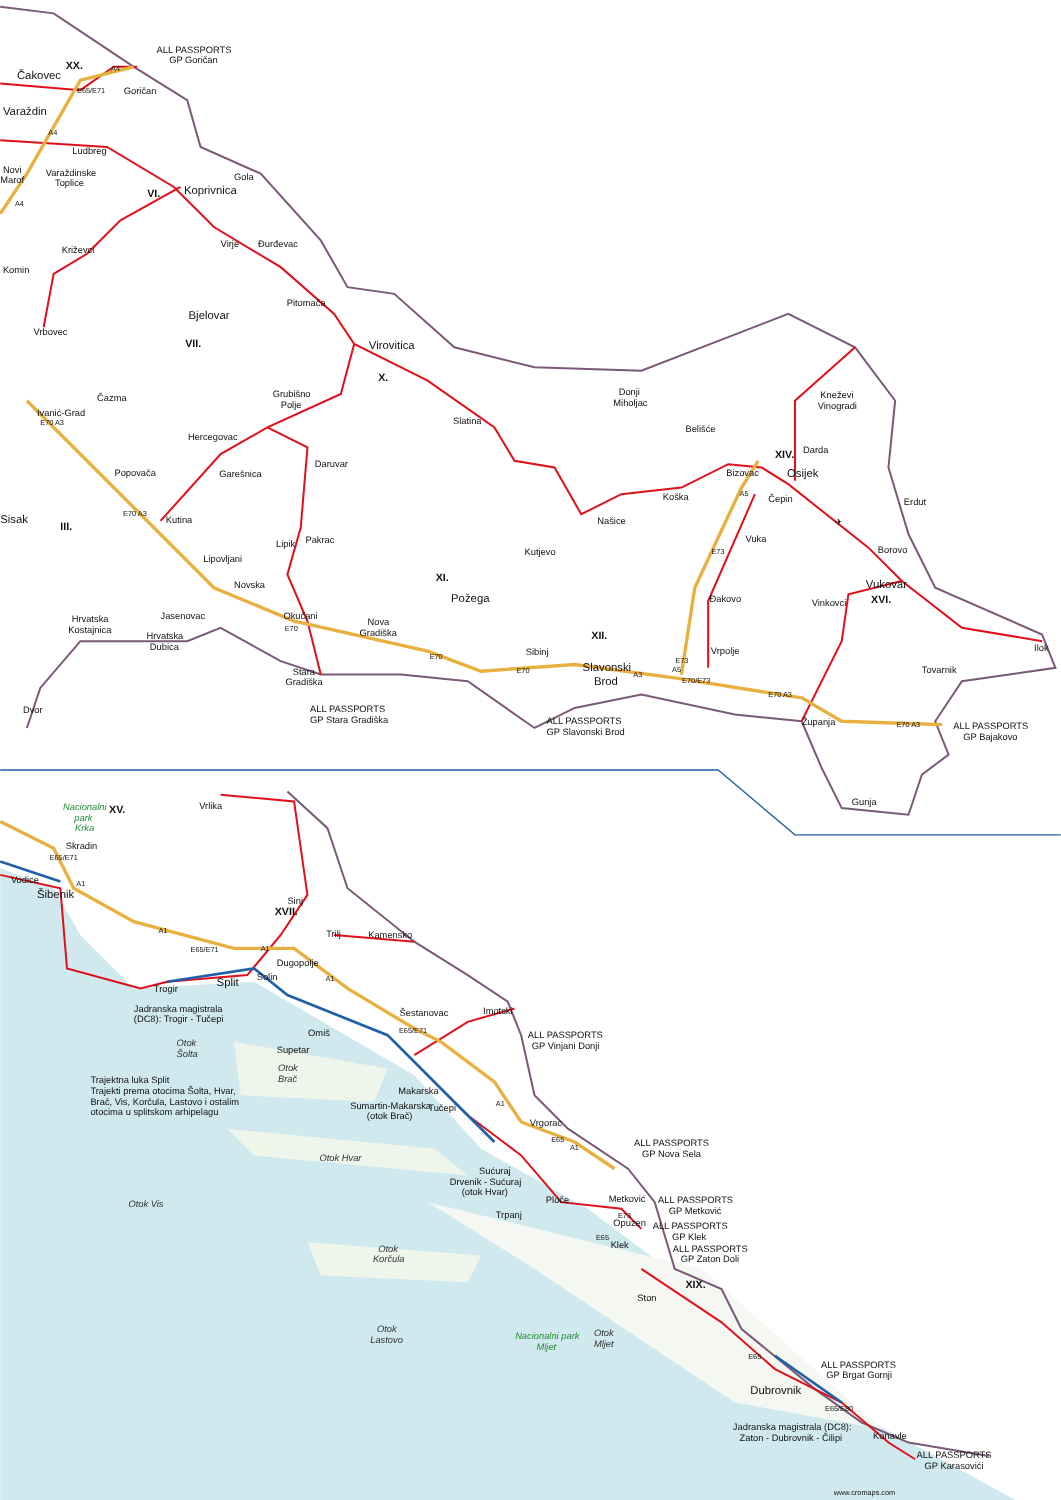ALL PASSPORTS
GP Goričan
XX.
Čakovec
A4
E65/E71
Goričan
Varaždin
A4
Ludbreg
Novi
Marof
Varaždinske
Toplice
Gola
A4
VI.
Koprivnica
Virje
Đurđevac
Križevci
Komin
Pitomača
Bjelovar
Vrbovec
VII.
Virovitica
X.
Donji
Miholjac
Kneževi
Vinogradi
Čazma
Grubišno
Polje
Ivanić-Grad
E70 A3
Slatina
Belišće
Hercegovac
XIV.
Darda
Daruvar
Popovača
Garešnica
Bizovac
Osijek
A5
Koška
Čepin
Erdut
Sisak
E70 A3
Kutina
Našice
III.
✈
Vuka
Lipik
Pakrac
Borovo
Kutjevo
E73
Lipovljani
XI.
Novska
Vukovar
Požega
Đakovo
XVI.
Vinkovci
Jasenovac
Okučani
Hrvatska
Kostajnica
Nova
Gradiška
E70
XII.
Hrvatska
Dubica
Ilok
Vrpolje
Sibinj
E70
E73
Slavonski
Brod
E70
A5
Tovarnik
Stara
Gradiška
A3
E70/E73
E70 A3
Dvor
ALL PASSPORTS
GP Stara Gradiška
ALL PASSPORTS
GP Slavonski Brod
Županja
E70 A3
ALL PASSPORTS
GP Bajakovo
Gunja
Nacionalni
park
Krka
XV.
Vrlika
Skradin
E65/E71
Vodice
A1
Šibenik
Sinj
XVII.
A1
Trilj
Kamensko
E65/E71
A1
Dugopolje
Solin
A1
Split
Trogir
Jadranska magistrala
(DC8): Trogir - Tučepi
Šestanovac
Imotski
E65/E71
Omiš
ALL PASSPORTS
GP Vinjani Donji
Otok
Šolta
Supetar
Otok
Brač
Trajektna luka Split
Trajekti prema otocima Šolta, Hvar,
Brač, Vis, Korčula, Lastovo i ostalim
otocima u splitskom arhipelagu
Makarska
A1
Sumartin-Makarska
(otok Brač)
Tučepi
Vrgorac
E65
ALL PASSPORTS
GP Nova Sela
A1
Otok Hvar
Sućuraj
Drvenik - Sućuraj
(otok Hvar)
Metković
ALL PASSPORTS
GP Metković
Ploče
Otok Vis
Trpanj
E73
Opuzen
ALL PASSPORTS
GP Klek
E65
Klek
Otok
Korčula
ALL PASSPORTS
GP Zaton Doli
XIX.
Ston
Otok
Lastovo
Nacionalni park
Mljet
Otok
Mljet
E65
ALL PASSPORTS
GP Brgat Gornji
Dubrovnik
E65/E80
Jadranska magistrala (DC8):
Zaton - Dubrovnik - Čilipi
Konavle
ALL PASSPORTS
GP Karasovići
www.cromaps.com